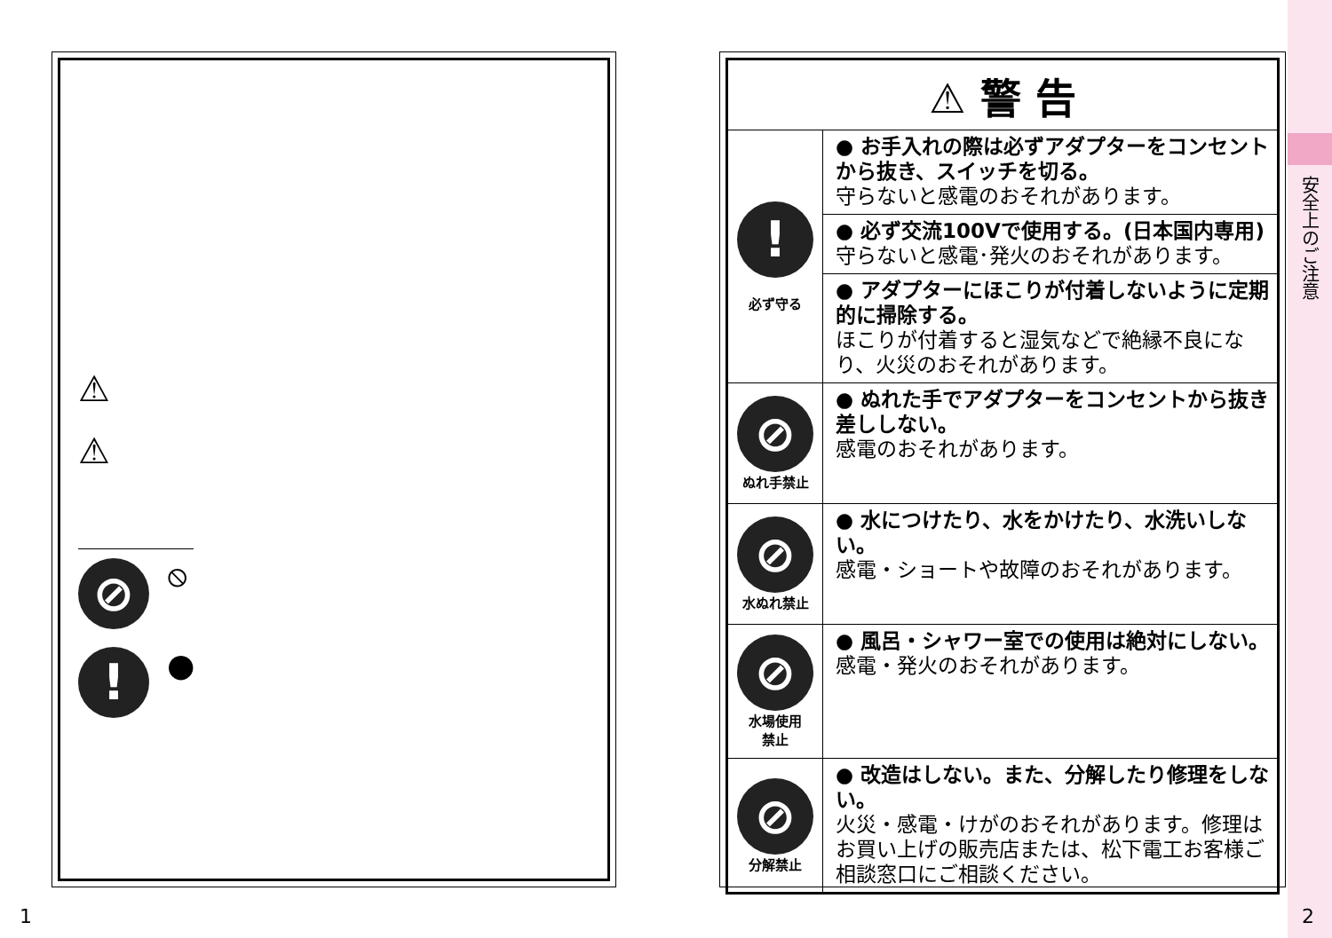⚠
⚠
⊘
⦸
!
●
| ⚠ 警 告 | |
| --- | --- |
| ! 必ず守る | ● お手入れの際は必ずアダプターをコンセントから抜き、スイッチを切る。 守らないと感電のおそれがあります。 |
| | ● 必ず交流100Vで使用する。(日本国内専用) 守らないと感電･発火のおそれがあります。 |
| | ● アダプターにほこりが付着しないように定期的に掃除する。 ほこりが付着すると湿気などで絶縁不良になり、火災のおそれがあります。 |
| ⊘ ぬれ手禁止 | ● ぬれた手でアダプターをコンセントから抜き差ししない。 感電のおそれがあります。 |
| ⊘ 水ぬれ禁止 | ● 水につけたり、水をかけたり、水洗いしない。 感電・ショートや故障のおそれがあります。 |
| ⊘ 水場使用 禁止 | ● 風呂・シャワー室での使用は絶対にしない。 感電・発火のおそれがあります。 |
| ⊘ 分解禁止 | ● 改造はしない。また、分解したり修理をしない。 火災・感電・けがのおそれがあります。修理はお買い上げの販売店または、松下電工お客様ご相談窓口にご相談ください。 |
安全上のご注意
1 2